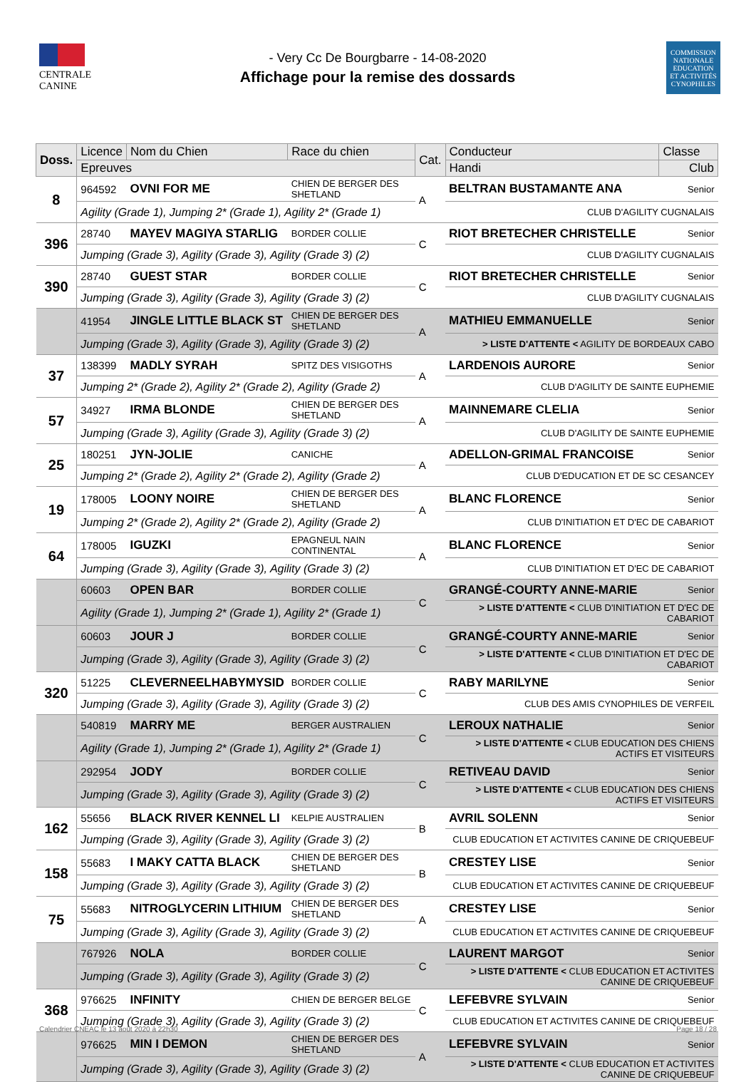CENTRALE
CANINE
- Very Cc De Bourgbarre - 14-08-2020
Affichage pour la remise des dossards
COMMISSION
NATIONALE
EDUCATION
ET ACTIVITÉS
CYNOPHILES
| Doss. | Licence | Nom du Chien | Race du chien | Cat. | Conducteur | Classe |
| --- | --- | --- | --- | --- | --- | --- |
| | Epreuves | | | | Handi | Club |
| 8 | 964592 | OVNI FOR ME | CHIEN DE BERGER DES SHETLAND | A | BELTRAN BUSTAMANTE ANA | Senior |
| | Agility (Grade 1), Jumping 2* (Grade 1), Agility 2* (Grade 1) | | | | CLUB D'AGILITY CUGNALAIS | |
| 396 | 28740 | MAYEV MAGIYA STARLIG | BORDER COLLIE | C | RIOT BRETECHER CHRISTELLE | Senior |
| | Jumping (Grade 3), Agility (Grade 3), Agility (Grade 3) (2) | | | | CLUB D'AGILITY CUGNALAIS | |
| 390 | 28740 | GUEST STAR | BORDER COLLIE | C | RIOT BRETECHER CHRISTELLE | Senior |
| | Jumping (Grade 3), Agility (Grade 3), Agility (Grade 3) (2) | | | | CLUB D'AGILITY CUGNALAIS | |
| | 41954 | JINGLE LITTLE BLACK ST | CHIEN DE BERGER DES SHETLAND | A | MATHIEU EMMANUELLE | Senior |
| | Jumping (Grade 3), Agility (Grade 3), Agility (Grade 3) (2) | | | | > LISTE D'ATTENTE < AGILITY DE BORDEAUX CABO | |
| 37 | 138399 | MADLY SYRAH | SPITZ DES VISIGOTHS | A | LARDENOIS AURORE | Senior |
| | Jumping 2* (Grade 2), Agility 2* (Grade 2), Agility (Grade 2) | | | | CLUB D'AGILITY DE SAINTE EUPHEMIE | |
| 57 | 34927 | IRMA BLONDE | CHIEN DE BERGER DES SHETLAND | A | MAINNEMARE CLELIA | Senior |
| | Jumping (Grade 3), Agility (Grade 3), Agility (Grade 3) (2) | | | | CLUB D'AGILITY DE SAINTE EUPHEMIE | |
| 25 | 180251 | JYN-JOLIE | CANICHE | A | ADELLON-GRIMAL FRANCOISE | Senior |
| | Jumping 2* (Grade 2), Agility 2* (Grade 2), Agility (Grade 2) | | | | CLUB D'EDUCATION ET DE SC CESANCEY | |
| 19 | 178005 | LOONY NOIRE | CHIEN DE BERGER DES SHETLAND | A | BLANC FLORENCE | Senior |
| | Jumping 2* (Grade 2), Agility 2* (Grade 2), Agility (Grade 2) | | | | CLUB D'INITIATION ET D'EC DE CABARIOT | |
| 64 | 178005 | IGUZKI | EPAGNEUL NAIN CONTINENTAL | A | BLANC FLORENCE | Senior |
| | Jumping (Grade 3), Agility (Grade 3), Agility (Grade 3) (2) | | | | CLUB D'INITIATION ET D'EC DE CABARIOT | |
| | 60603 | OPEN BAR | BORDER COLLIE | C | GRANGÉ-COURTY ANNE-MARIE | Senior |
| | Agility (Grade 1), Jumping 2* (Grade 1), Agility 2* (Grade 1) | | | | > LISTE D'ATTENTE < CLUB D'INITIATION ET D'EC DE CABARIOT | |
| | 60603 | JOUR J | BORDER COLLIE | C | GRANGÉ-COURTY ANNE-MARIE | Senior |
| | Jumping (Grade 3), Agility (Grade 3), Agility (Grade 3) (2) | | | | > LISTE D'ATTENTE < CLUB D'INITIATION ET D'EC DE CABARIOT | |
| 320 | 51225 | CLEVERNEELHABYMYSID | BORDER COLLIE | C | RABY MARILYNE | Senior |
| | Jumping (Grade 3), Agility (Grade 3), Agility (Grade 3) (2) | | | | CLUB DES AMIS CYNOPHILES DE VERFEIL | |
| | 540819 | MARRY ME | BERGER AUSTRALIEN | C | LEROUX NATHALIE | Senior |
| | Agility (Grade 1), Jumping 2* (Grade 1), Agility 2* (Grade 1) | | | | > LISTE D'ATTENTE < CLUB EDUCATION DES CHIENS ACTIFS ET VISITEURS | |
| | 292954 | JODY | BORDER COLLIE | C | RETIVEAU DAVID | Senior |
| | Jumping (Grade 3), Agility (Grade 3), Agility (Grade 3) (2) | | | | > LISTE D'ATTENTE < CLUB EDUCATION DES CHIENS ACTIFS ET VISITEURS | |
| 162 | 55656 | BLACK RIVER KENNEL LI | KELPIE AUSTRALIEN | B | AVRIL SOLENN | Senior |
| | Jumping (Grade 3), Agility (Grade 3), Agility (Grade 3) (2) | | | | CLUB EDUCATION ET ACTIVITES CANINE DE CRIQUEBEUF | |
| 158 | 55683 | I MAKY CATTA BLACK | CHIEN DE BERGER DES SHETLAND | B | CRESTEY LISE | Senior |
| | Jumping (Grade 3), Agility (Grade 3), Agility (Grade 3) (2) | | | | CLUB EDUCATION ET ACTIVITES CANINE DE CRIQUEBEUF | |
| 75 | 55683 | NITROGLYCERIN LITHIUM | CHIEN DE BERGER DES SHETLAND | A | CRESTEY LISE | Senior |
| | Jumping (Grade 3), Agility (Grade 3), Agility (Grade 3) (2) | | | | CLUB EDUCATION ET ACTIVITES CANINE DE CRIQUEBEUF | |
| | 767926 | NOLA | BORDER COLLIE | C | LAURENT MARGOT | Senior |
| | Jumping (Grade 3), Agility (Grade 3), Agility (Grade 3) (2) | | | | > LISTE D'ATTENTE < CLUB EDUCATION ET ACTIVITES CANINE DE CRIQUEBEUF | |
| 368 | 976625 | INFINITY | CHIEN DE BERGER BELGE | C | LEFEBVRE SYLVAIN | Senior |
| | Jumping (Grade 3), Agility (Grade 3), Agility (Grade 3) (2) | | | | CLUB EDUCATION ET ACTIVITES CANINE DE CRIQUEBEUF | |
| | 976625 | MIN I DEMON | CHIEN DE BERGER DES SHETLAND | A | LEFEBVRE SYLVAIN | Senior |
| | Jumping (Grade 3), Agility (Grade 3), Agility (Grade 3) (2) | | | | > LISTE D'ATTENTE < CLUB EDUCATION ET ACTIVITES CANINE DE CRIQUEBEUF | |
Calendrier CNEAC le 13 août 2020 à 22h30 Page 18 / 28